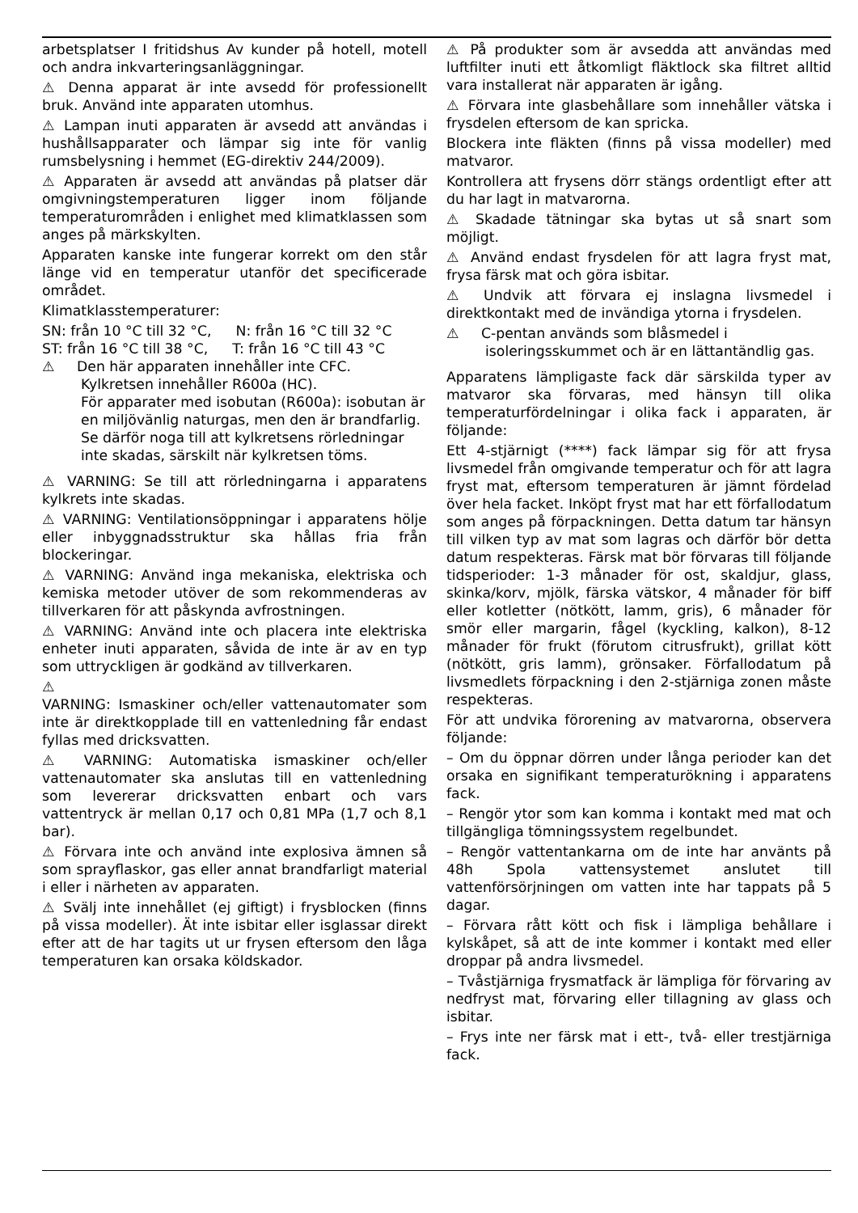arbetsplatser I fritidshus Av kunder på hotell, motell och andra inkvarteringsanläggningar.
⚠ Denna apparat är inte avsedd för professionellt bruk. Använd inte apparaten utomhus.
⚠ Lampan inuti apparaten är avsedd att användas i hushållsapparater och lämpar sig inte för vanlig rumsbelysning i hemmet (EG-direktiv 244/2009).
⚠ Apparaten är avsedd att användas på platser där omgivningstemperaturen ligger inom följande temperaturområden i enlighet med klimatklassen som anges på märkskylten.
Apparaten kanske inte fungerar korrekt om den står länge vid en temperatur utanför det specificerade området.
Klimatklasstemperaturer:
SN: från 10 °C till 32 °C, N: från 16 °C till 32 °C
ST: från 16 °C till 38 °C, T: från 16 °C till 43 °C
⚠ Den här apparaten innehåller inte CFC.
Kylkretsen innehåller R600a (HC).
För apparater med isobutan (R600a): isobutan är en miljövänlig naturgas, men den är brandfarlig.
Se därför noga till att kylkretsens rörledningar inte skadas, särskilt när kylkretsen töms.
⚠ VARNING: Se till att rörledningarna i apparatens kylkrets inte skadas.
⚠ VARNING: Ventilationsöppningar i apparatens hölje eller inbyggnadsstruktur ska hållas fria från blockeringar.
⚠ VARNING: Använd inga mekaniska, elektriska och kemiska metoder utöver de som rekommenderas av tillverkaren för att påskynda avfrostningen.
⚠ VARNING: Använd inte och placera inte elektriska enheter inuti apparaten, såvida de inte är av en typ som uttryckligen är godkänd av tillverkaren.
⚠
VARNING: Ismaskiner och/eller vattenautomater som inte är direktkopplade till en vattenledning får endast fyllas med dricksvatten.
⚠ VARNING: Automatiska ismaskiner och/eller vattenautomater ska anslutas till en vattenledning som levererar dricksvatten enbart och vars vattentryck är mellan 0,17 och 0,81 MPa (1,7 och 8,1 bar).
⚠ Förvara inte och använd inte explosiva ämnen så som sprayflaskor, gas eller annat brandfarligt material i eller i närheten av apparaten.
⚠ Svälj inte innehållet (ej giftigt) i frysblocken (finns på vissa modeller). Ät inte isbitar eller isglassar direkt efter att de har tagits ut ur frysen eftersom den låga temperaturen kan orsaka köldskador.
⚠ På produkter som är avsedda att användas med luftfilter inuti ett åtkomligt fläktlock ska filtret alltid vara installerat när apparaten är igång.
⚠ Förvara inte glasbehållare som innehåller vätska i frysdelen eftersom de kan spricka.
Blockera inte fläkten (finns på vissa modeller) med matvaror.
Kontrollera att frysens dörr stängs ordentligt efter att du har lagt in matvarorna.
⚠ Skadade tätningar ska bytas ut så snart som möjligt.
⚠ Använd endast frysdelen för att lagra fryst mat, frysa färsk mat och göra isbitar.
⚠ Undvik att förvara ej inslagna livsmedel i direktkontakt med de invändiga ytorna i frysdelen.
⚠ C-pentan används som blåsmedel i isoleringsskummet och är en lättantändlig gas.
Apparatens lämpligaste fack där särskilda typer av matvaror ska förvaras, med hänsyn till olika temperaturfördelningar i olika fack i apparaten, är följande:
Ett 4-stjärnigt (****) fack lämpar sig för att frysa livsmedel från omgivande temperatur och för att lagra fryst mat, eftersom temperaturen är jämnt fördelad över hela facket. Inköpt fryst mat har ett förfallodatum som anges på förpackningen. Detta datum tar hänsyn till vilken typ av mat som lagras och därför bör detta datum respekteras. Färsk mat bör förvaras till följande tidsperioder: 1-3 månader för ost, skaldjur, glass, skinka/korv, mjölk, färska vätskor, 4 månader för biff eller kotletter (nötkött, lamm, gris), 6 månader för smör eller margarin, fågel (kyckling, kalkon), 8-12 månader för frukt (förutom citrusfrukt), grillat kött (nötkött, gris lamm), grönsaker. Förfallodatum på livsmedlets förpackning i den 2-stjärniga zonen måste respekteras.
För att undvika förorening av matvarorna, observera följande:
– Om du öppnar dörren under långa perioder kan det orsaka en signifikant temperaturökning i apparatens fack.
– Rengör ytor som kan komma i kontakt med mat och tillgängliga tömningssystem regelbundet.
– Rengör vattentankarna om de inte har använts på 48h Spola vattensystemet anslutet till vattenförsörjningen om vatten inte har tappats på 5 dagar.
– Förvara rått kött och fisk i lämpliga behållare i kylskåpet, så att de inte kommer i kontakt med eller droppar på andra livsmedel.
– Tvåstjärniga frysmatfack är lämpliga för förvaring av nedfryst mat, förvaring eller tillagning av glass och isbitar.
– Frys inte ner färsk mat i ett-, två- eller trestjärniga fack.